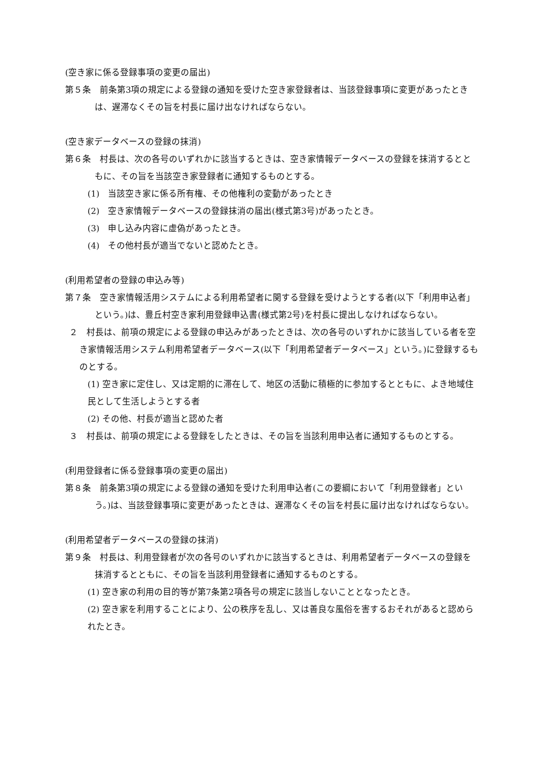(空き家に係る登録事項の変更の届出)
第５条　前条第3項の規定による登録の通知を受けた空き家登録者は、当該登録事項に変更があったときは、遅滞なくその旨を村長に届け出なければならない。
(空き家データベースの登録の抹消)
第６条　村長は、次の各号のいずれかに該当するときは、空き家情報データベースの登録を抹消するとともに、その旨を当該空き家登録者に通知するものとする。
(1)　当該空き家に係る所有権、その他権利の変動があったとき
(2)　空き家情報データベースの登録抹消の届出(様式第3号)があったとき。
(3)　申し込み内容に虚偽があったとき。
(4)　その他村長が適当でないと認めたとき。
(利用希望者の登録の申込み等)
第７条　空き家情報活用システムによる利用希望者に関する登録を受けようとする者(以下「利用申込者」という。)は、豊丘村空き家利用登録申込書(様式第2号)を村長に提出しなければならない。
２　村長は、前項の規定による登録の申込みがあったときは、次の各号のいずれかに該当している者を空き家情報活用システム利用希望者データベース(以下「利用希望者データベース」という。)に登録するものとする。
(1) 空き家に定住し、又は定期的に滞在して、地区の活動に積極的に参加するとともに、よき地域住民として生活しようとする者
(2) その他、村長が適当と認めた者
３　村長は、前項の規定による登録をしたときは、その旨を当該利用申込者に通知するものとする。
(利用登録者に係る登録事項の変更の届出)
第８条　前条第3項の規定による登録の通知を受けた利用申込者(この要綱において「利用登録者」という。)は、当該登録事項に変更があったときは、遅滞なくその旨を村長に届け出なければならない。
(利用希望者データベースの登録の抹消)
第９条　村長は、利用登録者が次の各号のいずれかに該当するときは、利用希望者データベースの登録を抹消するとともに、その旨を当該利用登録者に通知するものとする。
(1) 空き家の利用の目的等が第7条第2項各号の規定に該当しないこととなったとき。
(2) 空き家を利用することにより、公の秩序を乱し、又は善良な風俗を害するおそれがあると認められたとき。